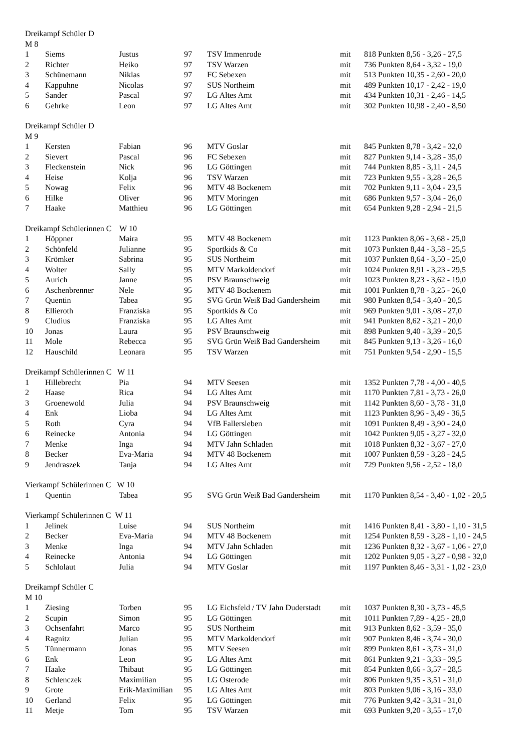Dreikampf Schüler D
M 8
| 1 | Siems | Justus | 97 | TSV Immenrode | mit | 818 Punkten 8,56 - 3,26 - 27,5 |
| 2 | Richter | Heiko | 97 | TSV Warzen | mit | 736 Punkten 8,64 - 3,32 - 19,0 |
| 3 | Schünemann | Niklas | 97 | FC Sebexen | mit | 513 Punkten 10,35 - 2,60 - 20,0 |
| 4 | Kappuhne | Nicolas | 97 | SUS Northeim | mit | 489 Punkten 10,17 - 2,42 - 19,0 |
| 5 | Sander | Pascal | 97 | LG Altes Amt | mit | 434 Punkten 10,31 - 2,46 - 14,5 |
| 6 | Gehrke | Leon | 97 | LG Altes Amt | mit | 302 Punkten 10,98 - 2,40 - 8,50 |
Dreikampf Schüler D
M 9
| 1 | Kersten | Fabian | 96 | MTV Goslar | mit | 845 Punkten 8,78 - 3,42 - 32,0 |
| 2 | Sievert | Pascal | 96 | FC Sebexen | mit | 827 Punkten 9,14 - 3,28 - 35,0 |
| 3 | Fleckenstein | Nick | 96 | LG Göttingen | mit | 744 Punkten 8,85 - 3,11 - 24,5 |
| 4 | Heise | Kolja | 96 | TSV Warzen | mit | 723 Punkten 9,55 - 3,28 - 26,5 |
| 5 | Nowag | Felix | 96 | MTV 48 Bockenem | mit | 702 Punkten 9,11 - 3,04 - 23,5 |
| 6 | Hilke | Oliver | 96 | MTV Moringen | mit | 686 Punkten 9,57 - 3,04 - 26,0 |
| 7 | Haake | Matthieu | 96 | LG Göttingen | mit | 654 Punkten 9,28 - 2,94 - 21,5 |
Dreikampf Schülerinnen C W 10
| 1 | Höppner | Maira | 95 | MTV 48 Bockenem | mit | 1123 Punkten 8,06 - 3,68 - 25,0 |
| 2 | Schönfeld | Julianne | 95 | Sportkids & Co | mit | 1073 Punkten 8,44 - 3,58 - 25,5 |
| 3 | Krömker | Sabrina | 95 | SUS Northeim | mit | 1037 Punkten 8,64 - 3,50 - 25,0 |
| 4 | Wolter | Sally | 95 | MTV Markoldendorf | mit | 1024 Punkten 8,91 - 3,23 - 29,5 |
| 5 | Aurich | Janne | 95 | PSV Braunschweig | mit | 1023 Punkten 8,23 - 3,62 - 19,0 |
| 6 | Aschenbrenner | Nele | 95 | MTV 48 Bockenem | mit | 1001 Punkten 8,78 - 3,25 - 26,0 |
| 7 | Quentin | Tabea | 95 | SVG Grün Weiß Bad Gandersheim | mit | 980 Punkten 8,54 - 3,40 - 20,5 |
| 8 | Ellieroth | Franziska | 95 | Sportkids & Co | mit | 969 Punkten 9,01 - 3,08 - 27,0 |
| 9 | Cludius | Franziska | 95 | LG Altes Amt | mit | 941 Punkten 8,62 - 3,21 - 20,0 |
| 10 | Jonas | Laura | 95 | PSV Braunschweig | mit | 898 Punkten 9,40 - 3,39 - 20,5 |
| 11 | Mole | Rebecca | 95 | SVG Grün Weiß Bad Gandersheim | mit | 845 Punkten 9,13 - 3,26 - 16,0 |
| 12 | Hauschild | Leonara | 95 | TSV Warzen | mit | 751 Punkten 9,54 - 2,90 - 15,5 |
Dreikampf Schülerinnen C W 11
| 1 | Hillebrecht | Pia | 94 | MTV Seesen | mit | 1352 Punkten 7,78 - 4,00 - 40,5 |
| 2 | Haase | Rica | 94 | LG Altes Amt | mit | 1170 Punkten 7,81 - 3,73 - 26,0 |
| 3 | Groenewold | Julia | 94 | PSV Braunschweig | mit | 1142 Punkten 8,60 - 3,78 - 31,0 |
| 4 | Enk | Lioba | 94 | LG Altes Amt | mit | 1123 Punkten 8,96 - 3,49 - 36,5 |
| 5 | Roth | Cyra | 94 | VfB Fallersleben | mit | 1091 Punkten 8,49 - 3,90 - 24,0 |
| 6 | Reinecke | Antonia | 94 | LG Göttingen | mit | 1042 Punkten 9,05 - 3,27 - 32,0 |
| 7 | Menke | Inga | 94 | MTV Jahn Schladen | mit | 1018 Punkten 8,32 - 3,67 - 27,0 |
| 8 | Becker | Eva-Maria | 94 | MTV 48 Bockenem | mit | 1007 Punkten 8,59 - 3,28 - 24,5 |
| 9 | Jendraszek | Tanja | 94 | LG Altes Amt | mit | 729 Punkten 9,56 - 2,52 - 18,0 |
Vierkampf Schülerinnen C W 10
| 1 | Quentin | Tabea | 95 | SVG Grün Weiß Bad Gandersheim | mit | 1170 Punkten 8,54 - 3,40 - 1,02 - 20,5 |
Vierkampf Schülerinnen C W 11
| 1 | Jelinek | Luise | 94 | SUS Northeim | mit | 1416 Punkten 8,41 - 3,80 - 1,10 - 31,5 |
| 2 | Becker | Eva-Maria | 94 | MTV 48 Bockenem | mit | 1254 Punkten 8,59 - 3,28 - 1,10 - 24,5 |
| 3 | Menke | Inga | 94 | MTV Jahn Schladen | mit | 1236 Punkten 8,32 - 3,67 - 1,06 - 27,0 |
| 4 | Reinecke | Antonia | 94 | LG Göttingen | mit | 1202 Punkten 9,05 - 3,27 - 0,98 - 32,0 |
| 5 | Schlolaut | Julia | 94 | MTV Goslar | mit | 1197 Punkten 8,46 - 3,31 - 1,02 - 23,0 |
Dreikampf Schüler C
M 10
| 1 | Ziesing | Torben | 95 | LG Eichsfeld / TV Jahn Duderstadt | mit | 1037 Punkten 8,30 - 3,73 - 45,5 |
| 2 | Scupin | Simon | 95 | LG Göttingen | mit | 1011 Punkten 7,89 - 4,25 - 28,0 |
| 3 | Ochsenfahrt | Marco | 95 | SUS Northeim | mit | 913 Punkten 8,62 - 3,59 - 35,0 |
| 4 | Ragnitz | Julian | 95 | MTV Markoldendorf | mit | 907 Punkten 8,46 - 3,74 - 30,0 |
| 5 | Tünnermann | Jonas | 95 | MTV Seesen | mit | 899 Punkten 8,61 - 3,73 - 31,0 |
| 6 | Enk | Leon | 95 | LG Altes Amt | mit | 861 Punkten 9,21 - 3,33 - 39,5 |
| 7 | Haake | Thibaut | 95 | LG Göttingen | mit | 854 Punkten 8,66 - 3,57 - 28,5 |
| 8 | Schlenczek | Maximilian | 95 | LG Osterode | mit | 806 Punkten 9,35 - 3,51 - 31,0 |
| 9 | Grote | Erik-Maximilian | 95 | LG Altes Amt | mit | 803 Punkten 9,06 - 3,16 - 33,0 |
| 10 | Gerland | Felix | 95 | LG Göttingen | mit | 776 Punkten 9,42 - 3,31 - 31,0 |
| 11 | Metje | Tom | 95 | TSV Warzen | mit | 693 Punkten 9,20 - 3,55 - 17,0 |